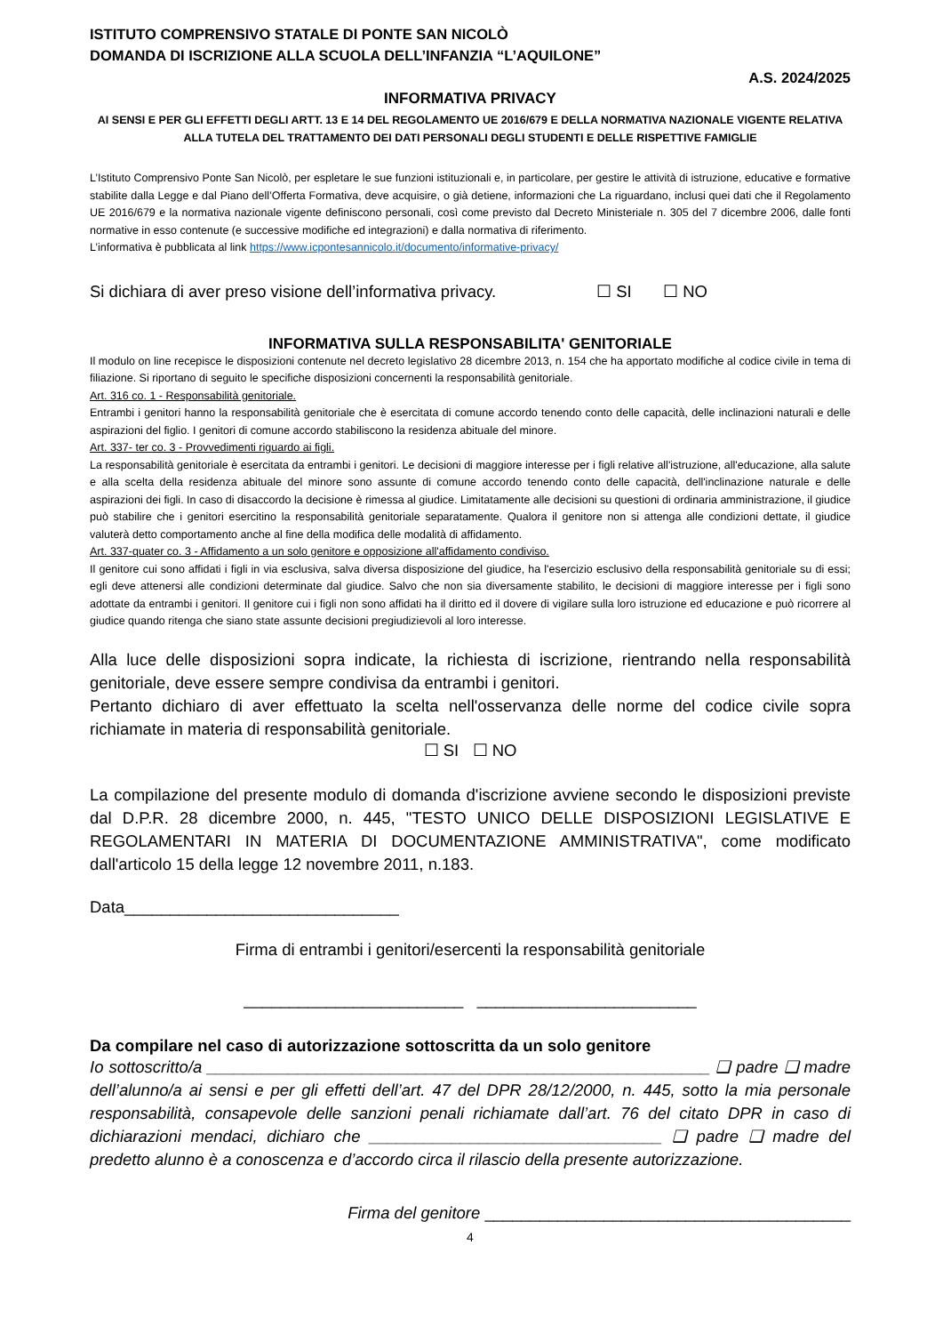ISTITUTO COMPRENSIVO STATALE DI PONTE SAN NICOLÒ
DOMANDA DI ISCRIZIONE ALLA SCUOLA DELL’INFANZIA “L’AQUILONE”
A.S. 2024/2025
INFORMATIVA PRIVACY
AI SENSI E PER GLI EFFETTI DEGLI ARTT. 13 E 14 DEL REGOLAMENTO UE 2016/679 E DELLA NORMATIVA NAZIONALE VIGENTE RELATIVA ALLA TUTELA DEL TRATTAMENTO DEI DATI PERSONALI DEGLI STUDENTI E DELLE RISPETTIVE FAMIGLIE
L’Istituto Comprensivo Ponte San Nicolò, per espletare le sue funzioni istituzionali e, in particolare, per gestire le attività di istruzione, educative e formative stabilite dalla Legge e dal Piano dell’Offerta Formativa, deve acquisire, o già detiene, informazioni che La riguardano, inclusi quei dati che il Regolamento UE 2016/679 e la normativa nazionale vigente definiscono personali, così come previsto dal Decreto Ministeriale n. 305 del 7 dicembre 2006, dalle fonti normative in esso contenute (e successive modifiche ed integrazioni) e dalla normativa di riferimento.
L’informativa è pubblicata al link https://www.icpontesannicolo.it/documento/informative-privacy/
Si dichiara di aver preso visione dell’informativa privacy. ☐ SI ☐ NO
INFORMATIVA SULLA RESPONSABILITA' GENITORIALE
Il modulo on line recepisce le disposizioni contenute nel decreto legislativo 28 dicembre 2013, n. 154 che ha apportato modifiche al codice civile in tema di filiazione. Si riportano di seguito le specifiche disposizioni concernenti la responsabilità genitoriale.
Art. 316 co. 1 - Responsabilità genitoriale.
Entrambi i genitori hanno la responsabilità genitoriale che è esercitata di comune accordo tenendo conto delle capacità, delle inclinazioni naturali e delle aspirazioni del figlio. I genitori di comune accordo stabiliscono la residenza abituale del minore.
Art. 337- ter co. 3 - Provvedimenti riguardo ai figli.
La responsabilità genitoriale è esercitata da entrambi i genitori. Le decisioni di maggiore interesse per i figli relative all'istruzione, all'educazione, alla salute e alla scelta della residenza abituale del minore sono assunte di comune accordo tenendo conto delle capacità, dell'inclinazione naturale e delle aspirazioni dei figli. In caso di disaccordo la decisione è rimessa al giudice. Limitatamente alle decisioni su questioni di ordinaria amministrazione, il giudice può stabilire che i genitori esercitino la responsabilità genitoriale separatamente. Qualora il genitore non si attenga alle condizioni dettate, il giudice valuterà detto comportamento anche al fine della modifica delle modalità di affidamento.
Art. 337-quater co. 3 - Affidamento a un solo genitore e opposizione all'affidamento condiviso.
Il genitore cui sono affidati i figli in via esclusiva, salva diversa disposizione del giudice, ha l'esercizio esclusivo della responsabilità genitoriale su di essi; egli deve attenersi alle condizioni determinate dal giudice. Salvo che non sia diversamente stabilito, le decisioni di maggiore interesse per i figli sono adottate da entrambi i genitori. Il genitore cui i figli non sono affidati ha il diritto ed il dovere di vigilare sulla loro istruzione ed educazione e può ricorrere al giudice quando ritenga che siano state assunte decisioni pregiudizievoli al loro interesse.
Alla luce delle disposizioni sopra indicate, la richiesta di iscrizione, rientrando nella responsabilità genitoriale, deve essere sempre condivisa da entrambi i genitori.
Pertanto dichiaro di aver effettuato la scelta nell'osservanza delle norme del codice civile sopra richiamate in materia di responsabilità genitoriale.
☐ SI ☐ NO
La compilazione del presente modulo di domanda d'iscrizione avviene secondo le disposizioni previste dal D.P.R. 28 dicembre 2000, n. 445, "TESTO UNICO DELLE DISPOSIZIONI LEGISLATIVE E REGOLAMENTARI IN MATERIA DI DOCUMENTAZIONE AMMINISTRATIVA", come modificato dall'articolo 15 della legge 12 novembre 2011, n.183.
Data______________________________
Firma di entrambi i genitori/esercenti la responsabilità genitoriale
________________________ ________________________
Da compilare nel caso di autorizzazione sottoscritta da un solo genitore
Io sottoscritto/a _______________________________________________________ ❑ padre ❑ madre dell’alunno/a ai sensi e per gli effetti dell’art. 47 del DPR 28/12/2000, n. 445, sotto la mia personale responsabilità, consapevole delle sanzioni penali richiamate dall’art. 76 del citato DPR in caso di dichiarazioni mendaci, dichiaro che ________________________________ ❑ padre ❑ madre del predetto alunno è a conoscenza e d’accordo circa il rilascio della presente autorizzazione.
Firma del genitore ________________________________________
4